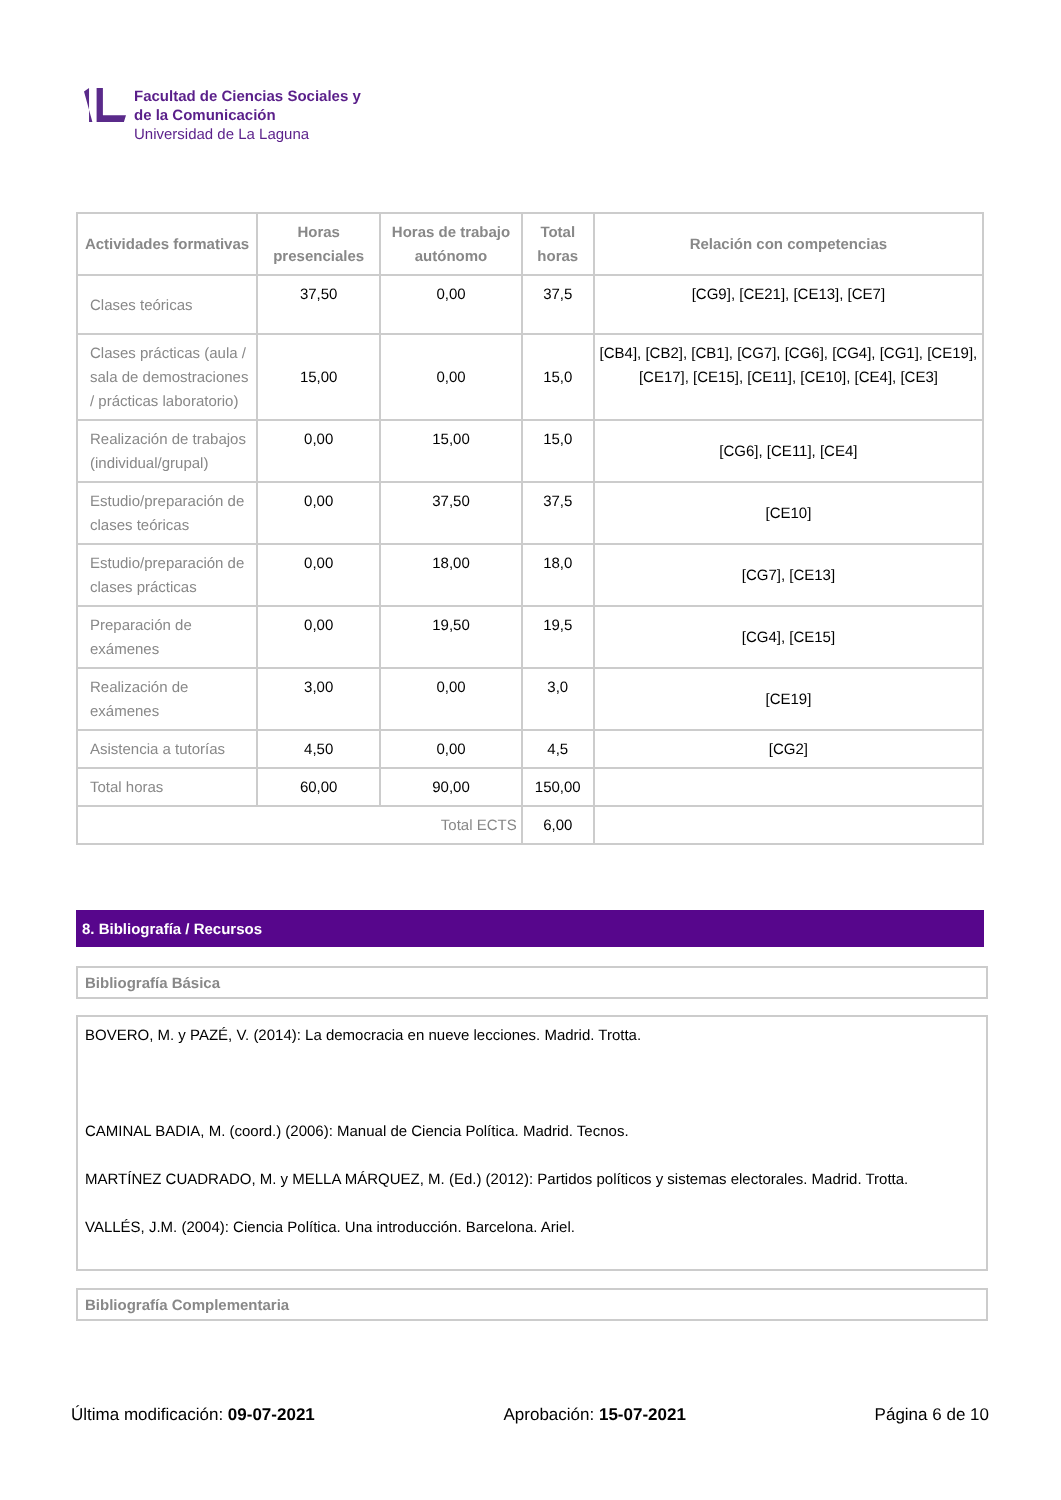Facultad de Ciencias Sociales y
de la Comunicación
Universidad de La Laguna
| Actividades formativas | Horas presenciales | Horas de trabajo autónomo | Total horas | Relación con competencias |
| --- | --- | --- | --- | --- |
| Clases teóricas | 37,50 | 0,00 | 37,5 | [CG9], [CE21], [CE13], [CE7] |
| Clases prácticas (aula / sala de demostraciones / prácticas laboratorio) | 15,00 | 0,00 | 15,0 | [CB4], [CB2], [CB1], [CG7], [CG6], [CG4], [CG1], [CE19], [CE17], [CE15], [CE11], [CE10], [CE4], [CE3] |
| Realización de trabajos (individual/grupal) | 0,00 | 15,00 | 15,0 | [CG6], [CE11], [CE4] |
| Estudio/preparación de clases teóricas | 0,00 | 37,50 | 37,5 | [CE10] |
| Estudio/preparación de clases prácticas | 0,00 | 18,00 | 18,0 | [CG7], [CE13] |
| Preparación de exámenes | 0,00 | 19,50 | 19,5 | [CG4], [CE15] |
| Realización de exámenes | 3,00 | 0,00 | 3,0 | [CE19] |
| Asistencia a tutorías | 4,50 | 0,00 | 4,5 | [CG2] |
| Total horas | 60,00 | 90,00 | 150,00 | |
| Total ECTS | | | 6,00 | |
8. Bibliografía / Recursos
Bibliografía Básica
BOVERO, M. y PAZÉ, V. (2014): La democracia en nueve lecciones. Madrid. Trotta.
CAMINAL BADIA, M. (coord.) (2006): Manual de Ciencia Política. Madrid. Tecnos.
MARTÍNEZ CUADRADO, M. y MELLA MÁRQUEZ, M. (Ed.) (2012): Partidos políticos y sistemas electorales. Madrid. Trotta.
VALLÉS, J.M. (2004): Ciencia Política. Una introducción. Barcelona. Ariel.
Bibliografía Complementaria
Última modificación: 09-07-2021 Aprobación: 15-07-2021 Página 6 de 10